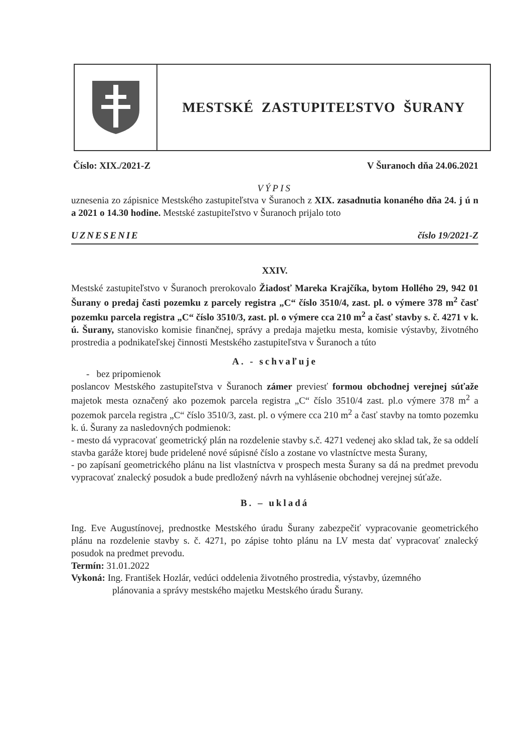MESTSKÉ ZASTUPITEĽSTVO ŠURANY
Číslo: XIX./2021-Z V Šuranoch dňa 24.06.2021
VÝPIS
uznesenia zo zápisnice Mestského zastupiteľstva v Šuranoch z XIX. zasadnutia konaného dňa 24. j ú n a 2021 o 14.30 hodine. Mestské zastupiteľstvo v Šuranoch prijalo toto
UZNESENIE číslo 19/2021-Z
XXIV.
Mestské zastupiteľstvo v Šuranoch prerokovalo Žiadosť Mareka Krajčíka, bytom Hollého 29, 942 01 Šurany o predaj časti pozemku z parcely registra „C“ číslo 3510/4, zast. pl. o výmere 378 m<sup>2</sup> časť pozemku parcela registra „C“ číslo 3510/3, zast. pl. o výmere cca 210 m<sup>2</sup> a časť stavby s. č. 4271 v k. ú. Šurany, stanovisko komisie finančnej, správy a predaja majetku mesta, komisie výstavby, životného prostredia a podnikateľskej činnosti Mestského zastupiteľstva v Šuranoch a túto
A. - schvaľuje
- bez pripomienok
poslancov Mestského zastupiteľstva v Šuranoch zámer previesť formou obchodnej verejnej súťaže majetok mesta označený ako pozemok parcela registra „C“ číslo 3510/4 zast. pl.o výmere 378 m<sup>2</sup> a pozemok parcela registra „C“ číslo 3510/3, zast. pl. o výmere cca 210 m<sup>2</sup> a časť stavby na tomto pozemku k. ú. Šurany za nasledovných podmienok:
- mesto dá vypracovať geometrický plán na rozdelenie stavby s.č. 4271 vedenej ako sklad tak, že sa oddelí stavba garáže ktorej bude pridelené nové súpisné číslo a zostane vo vlastníctve mesta Šurany,
- po zapísaní geometrického plánu na list vlastníctva v prospech mesta Šurany sa dá na predmet prevodu vypracovať znalecký posudok a bude predložený návrh na vyhlásenie obchodnej verejnej súťaže.
B. – ukladá
Ing. Eve Augustínovej, prednostke Mestského úradu Šurany zabezpečiť vypracovanie geometrického plánu na rozdelenie stavby s. č. 4271, po zápise tohto plánu na LV mesta dať vypracovať znalecký posudok na predmet prevodu.
Termín: 31.01.2022
Vykoná: Ing. František Hozlár, vedúci oddelenia životného prostredia, výstavby, územného
plánovania a správy mestského majetku Mestského úradu Šurany.